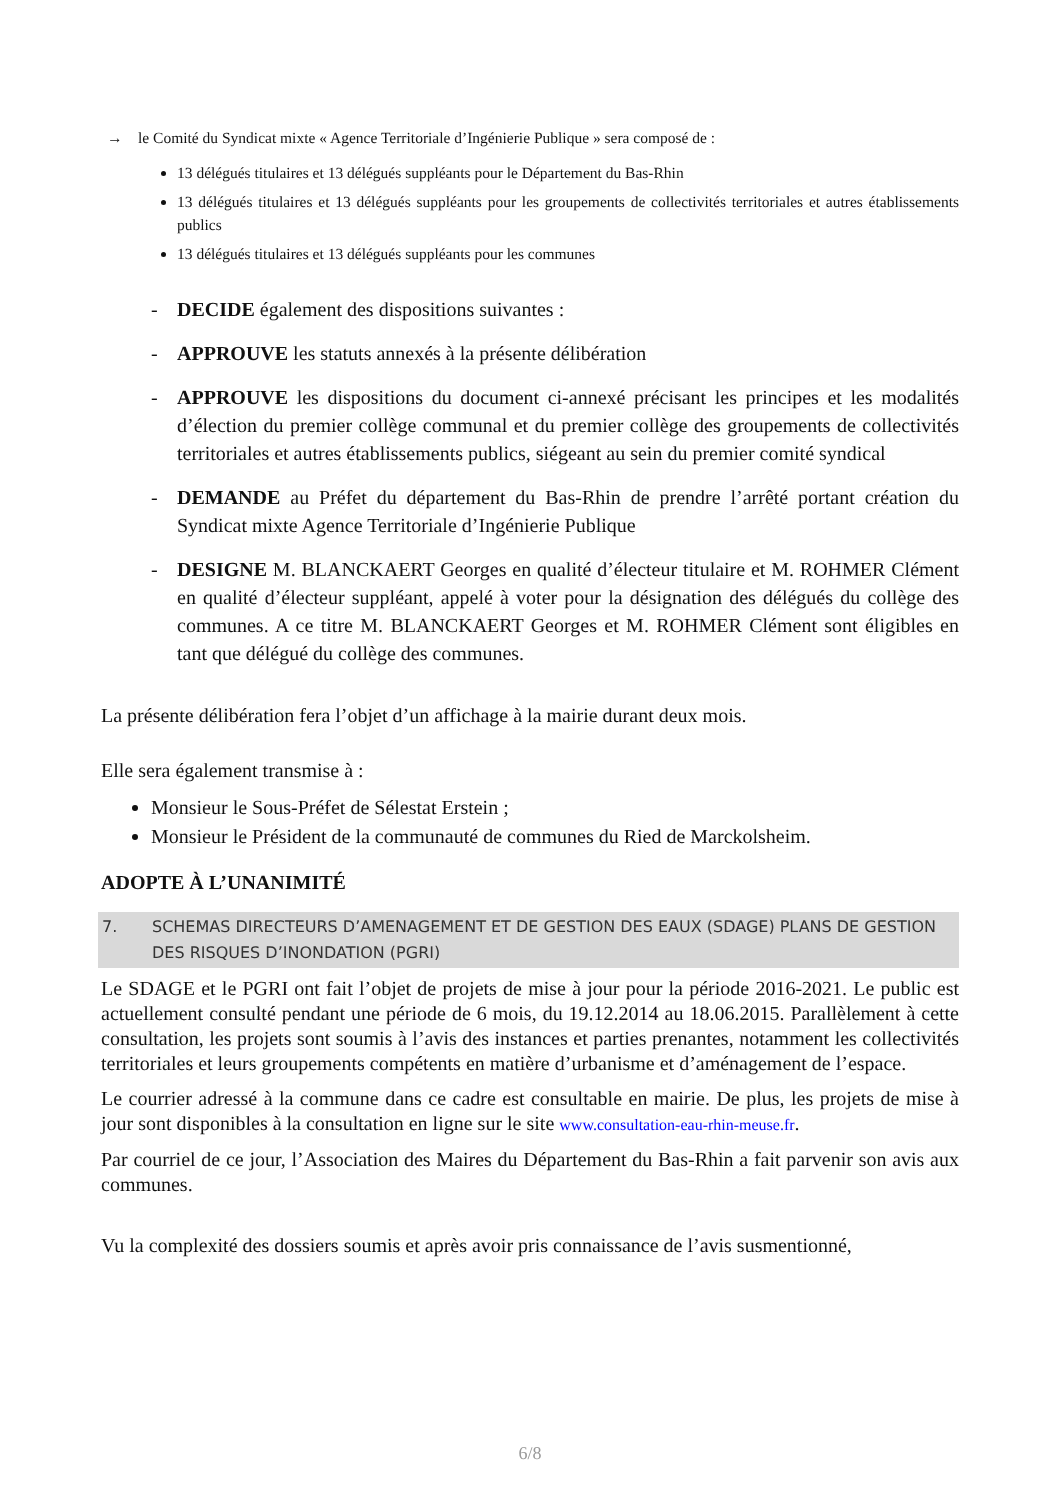→ le Comité du Syndicat mixte « Agence Territoriale d’Ingénierie Publique » sera composé de :
13 délégués titulaires et 13 délégués suppléants pour le Département du Bas-Rhin
13 délégués titulaires et 13 délégués suppléants pour les groupements de collectivités territoriales et autres établissements publics
13 délégués titulaires et 13 délégués suppléants pour les communes
- DECIDE également des dispositions suivantes :
- APPROUVE les statuts annexés à la présente délibération
- APPROUVE les dispositions du document ci-annexé précisant les principes et les modalités d’élection du premier collège communal et du premier collège des groupements de collectivités territoriales et autres établissements publics, siégeant au sein du premier comité syndical
- DEMANDE au Préfet du département du Bas-Rhin de prendre l’arrêté portant création du Syndicat mixte Agence Territoriale d’Ingénierie Publique
- DESIGNE M. BLANCKAERT Georges en qualité d’électeur titulaire et M. ROHMER Clément en qualité d’électeur suppléant, appelé à voter pour la désignation des délégués du collège des communes. A ce titre M. BLANCKAERT Georges et M. ROHMER Clément sont éligibles en tant que délégué du collège des communes.
La présente délibération fera l’objet d’un affichage à la mairie durant deux mois.
Elle sera également transmise à :
Monsieur le Sous-Préfet de Sélestat Erstein ;
Monsieur le Président de la communauté de communes du Ried de Marckolsheim.
ADOPTE À L’UNANIMITÉ
7. SCHEMAS DIRECTEURS D’AMENAGEMENT ET DE GESTION DES EAUX (SDAGE) PLANS DE GESTION DES RISQUES D’INONDATION (PGRI)
Le SDAGE et le PGRI ont fait l’objet de projets de mise à jour pour la période 2016-2021. Le public est actuellement consulté pendant une période de 6 mois, du 19.12.2014 au 18.06.2015. Parallèlement à cette consultation, les projets sont soumis à l’avis des instances et parties prenantes, notamment les collectivités territoriales et leurs groupements compétents en matière d’urbanisme et d’aménagement de l’espace.
Le courrier adressé à la commune dans ce cadre est consultable en mairie. De plus, les projets de mise à jour sont disponibles à la consultation en ligne sur le site www.consultation-eau-rhin-meuse.fr.
Par courriel de ce jour, l’Association des Maires du Département du Bas-Rhin a fait parvenir son avis aux communes.
Vu la complexité des dossiers soumis et après avoir pris connaissance de l’avis susmentionné,
6/8